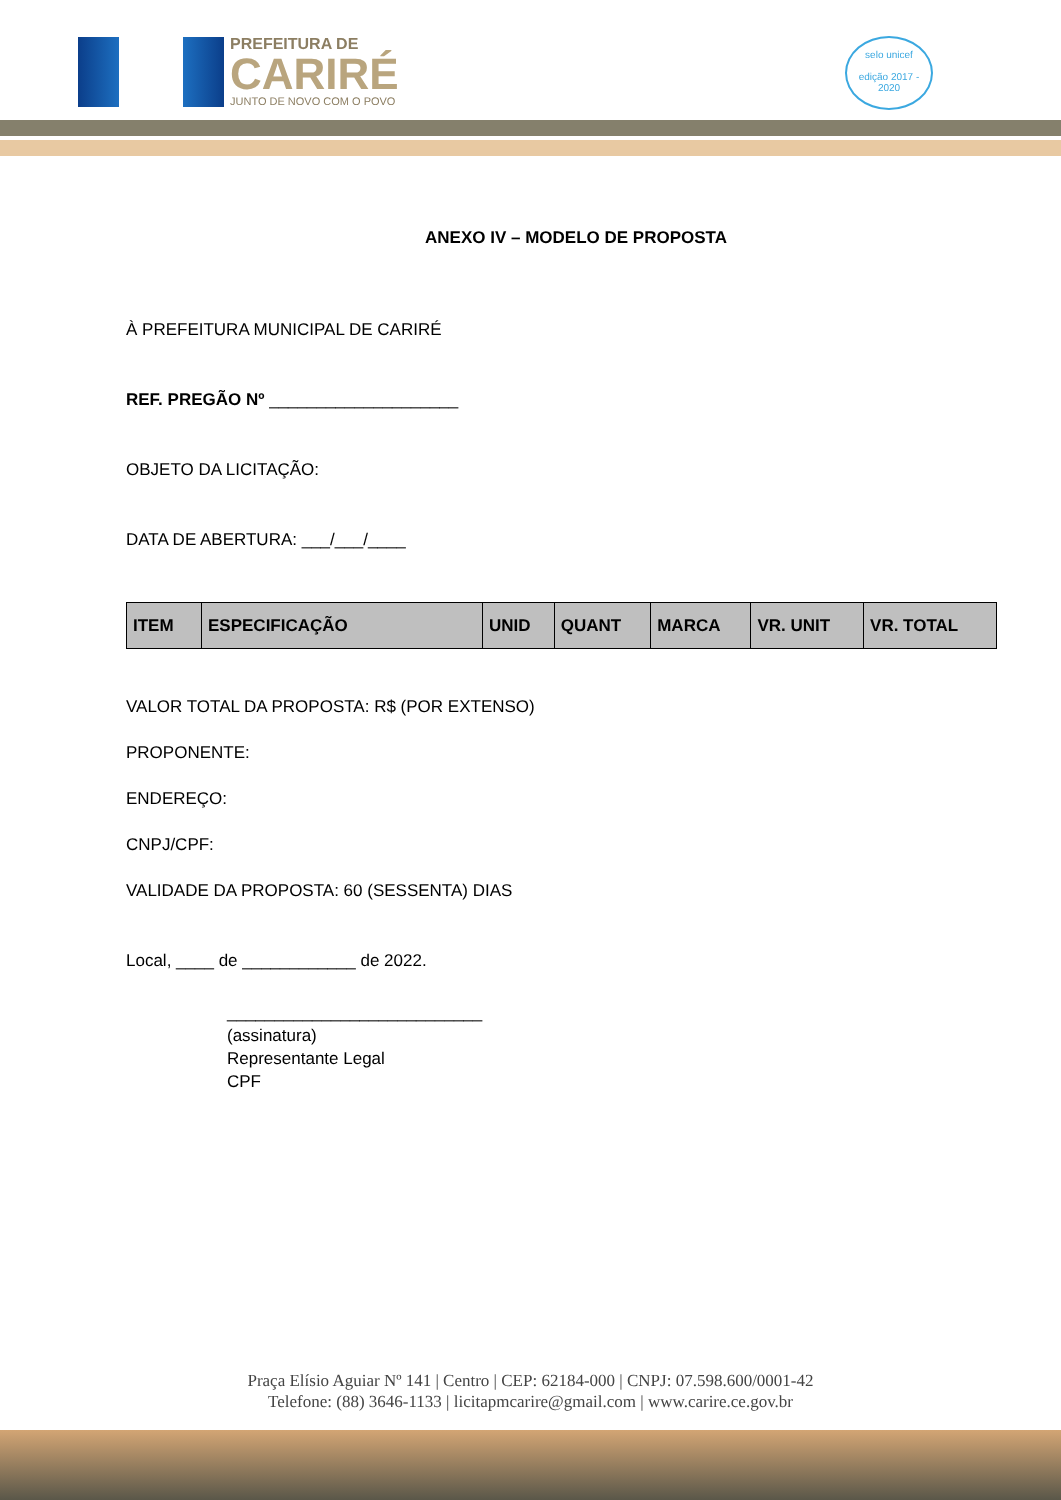PREFEITURA DE
CARIRÉ
JUNTO DE NOVO COM O POVO
selo unicef
edição 2017 - 2020
ANEXO IV – MODELO DE PROPOSTA
À PREFEITURA MUNICIPAL DE CARIRÉ
REF. PREGÃO Nº ____________________
OBJETO DA LICITAÇÃO:
DATA DE ABERTURA: ___/___/____
| ITEM | ESPECIFICAÇÃO | UNID | QUANT | MARCA | VR. UNIT | VR. TOTAL |
| --- | --- | --- | --- | --- | --- | --- |
VALOR TOTAL DA PROPOSTA: R$ (POR EXTENSO)
PROPONENTE:
ENDEREÇO:
CNPJ/CPF:
VALIDADE DA PROPOSTA: 60 (SESSENTA) DIAS
Local, ____ de ____________ de 2022.
___________________________
(assinatura)
Representante Legal
CPF
Praça Elísio Aguiar Nº 141 | Centro | CEP: 62184-000 | CNPJ: 07.598.600/0001-42
Telefone: (88) 3646-1133 | licitapmcarire@gmail.com | www.carire.ce.gov.br